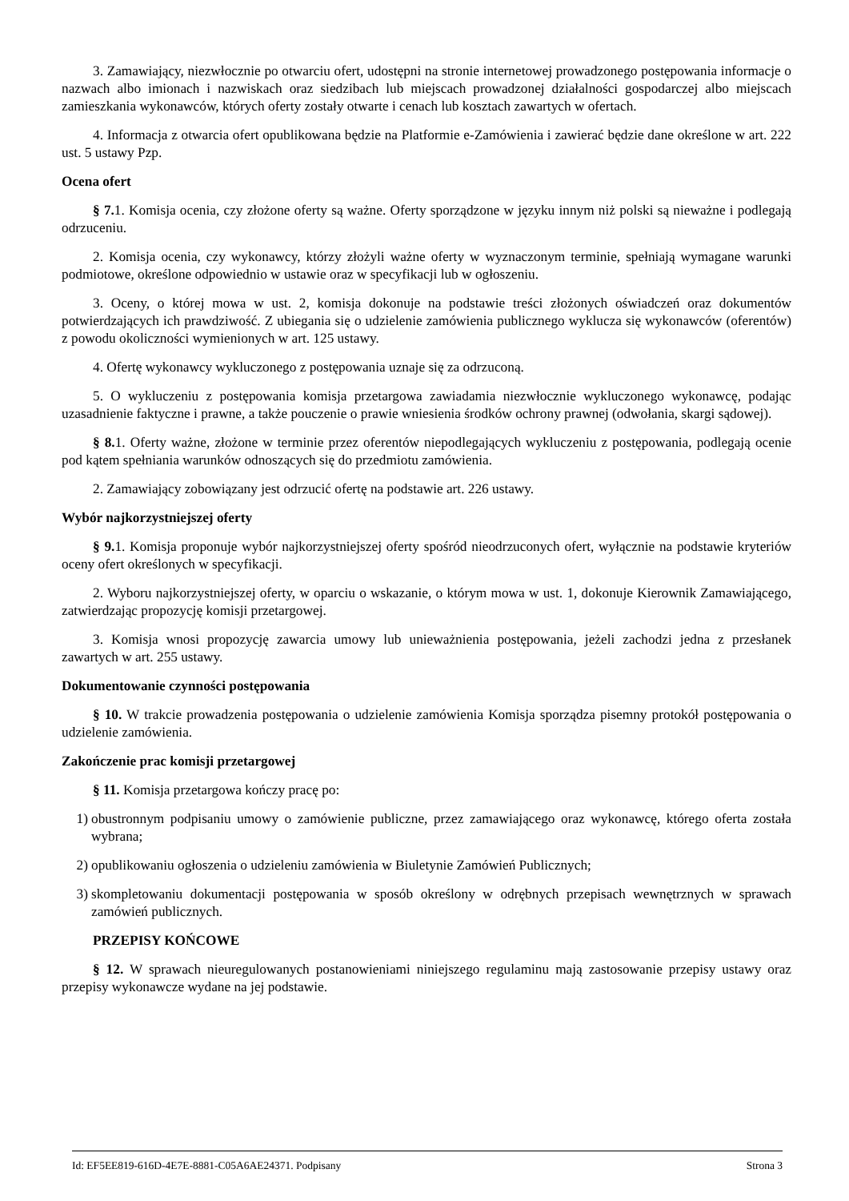3. Zamawiający, niezwłocznie po otwarciu ofert, udostępni na stronie internetowej prowadzonego postępowania informacje o nazwach albo imionach i nazwiskach oraz siedzibach lub miejscach prowadzonej działalności gospodarczej albo miejscach zamieszkania wykonawców, których oferty zostały otwarte i cenach lub kosztach zawartych w ofertach.
4. Informacja z otwarcia ofert opublikowana będzie na Platformie e-Zamówienia i zawierać będzie dane określone w art. 222 ust. 5 ustawy Pzp.
Ocena ofert
§ 7. 1. Komisja ocenia, czy złożone oferty są ważne. Oferty sporządzone w języku innym niż polski są nieważne i podlegają odrzuceniu.
2. Komisja ocenia, czy wykonawcy, którzy złożyli ważne oferty w wyznaczonym terminie, spełniają wymagane warunki podmiotowe, określone odpowiednio w ustawie oraz w specyfikacji lub w ogłoszeniu.
3. Oceny, o której mowa w ust. 2, komisja dokonuje na podstawie treści złożonych oświadczeń oraz dokumentów potwierdzających ich prawdziwość. Z ubiegania się o udzielenie zamówienia publicznego wyklucza się wykonawców (oferentów) z powodu okoliczności wymienionych w art. 125 ustawy.
4. Ofertę wykonawcy wykluczonego z postępowania uznaje się za odrzuconą.
5. O wykluczeniu z postępowania komisja przetargowa zawiadamia niezwłocznie wykluczonego wykonawcę, podając uzasadnienie faktyczne i prawne, a także pouczenie o prawie wniesienia środków ochrony prawnej (odwołania, skargi sądowej).
§ 8. 1. Oferty ważne, złożone w terminie przez oferentów niepodlegających wykluczeniu z postępowania, podlegają ocenie pod kątem spełniania warunków odnoszących się do przedmiotu zamówienia.
2. Zamawiający zobowiązany jest odrzucić ofertę na podstawie art. 226 ustawy.
Wybór najkorzystniejszej oferty
§ 9. 1. Komisja proponuje wybór najkorzystniejszej oferty spośród nieodrzuconych ofert, wyłącznie na podstawie kryteriów oceny ofert określonych w specyfikacji.
2. Wyboru najkorzystniejszej oferty, w oparciu o wskazanie, o którym mowa w ust. 1, dokonuje Kierownik Zamawiającego, zatwierdzając propozycję komisji przetargowej.
3. Komisja wnosi propozycję zawarcia umowy lub unieważnienia postępowania, jeżeli zachodzi jedna z przesłanek zawartych w art. 255 ustawy.
Dokumentowanie czynności postępowania
§ 10. W trakcie prowadzenia postępowania o udzielenie zamówienia Komisja sporządza pisemny protokół postępowania o udzielenie zamówienia.
Zakończenie prac komisji przetargowej
§ 11. Komisja przetargowa kończy pracę po:
1) obustronnym podpisaniu umowy o zamówienie publiczne, przez zamawiającego oraz wykonawcę, którego oferta została wybrana;
2) opublikowaniu ogłoszenia o udzieleniu zamówienia w Biuletynie Zamówień Publicznych;
3) skompletowaniu dokumentacji postępowania w sposób określony w odrębnych przepisach wewnętrznych w sprawach zamówień publicznych.
PRZEPISY KOŃCOWE
§ 12. W sprawach nieuregulowanych postanowieniami niniejszego regulaminu mają zastosowanie przepisy ustawy oraz przepisy wykonawcze wydane na jej podstawie.
Id: EF5EE819-616D-4E7E-8881-C05A6AE24371. Podpisany Strona 3